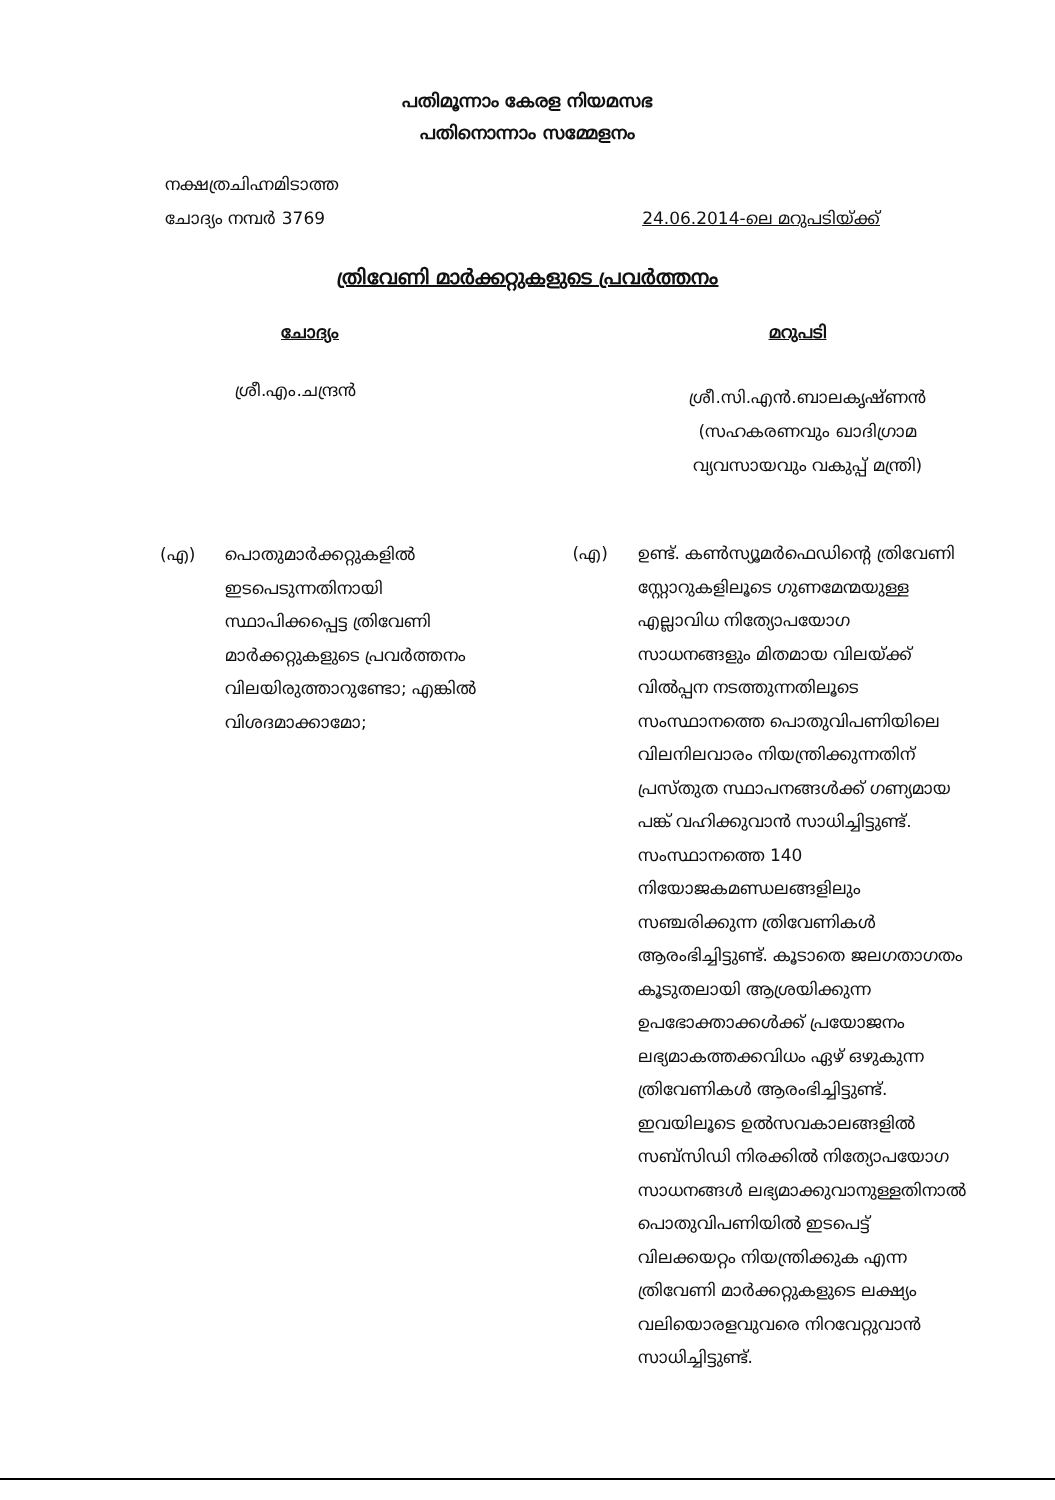പതിമൂന്നാം കേരള നിയമസഭ
പതിനൊന്നാം സമ്മേളനം
നക്ഷത്രചിഹ്നമിടാത്ത
ചോദ്യം നമ്പർ 3769
24.06.2014-ലെ മറുപടിയ്ക്ക്
ത്രിവേണി മാർക്കറ്റുകളുടെ പ്രവർത്തനം
ചോദ്യം
ശ്രീ.എം.ചന്ദ്രൻ
(എ) പൊതുമാർക്കറ്റുകളിൽ
ഇടപെടുന്നതിനായി
സ്ഥാപിക്കപ്പെട്ട ത്രിവേണി
മാർക്കറ്റുകളുടെ പ്രവർത്തനം
വിലയിരുത്താറുണ്ടോ; എങ്കിൽ
വിശദമാക്കാമോ;
മറുപടി
ശ്രീ.സി.എൻ.ബാലകൃഷ്ണൻ
(സഹകരണവും ഖാദിഗ്രാമ വ്യവസായവും വകുപ്പ് മന്ത്രി)
(എ) ഉണ്ട്. കൺസ്യൂമർഫെഡിന്റെ ത്രിവേണി സ്റ്റോറുകളിലൂടെ ഗുണമേന്മയുള്ള എല്ലാവിധ നിത്യോപയോഗ സാധനങ്ങളും മിതമായ വിലയ്ക്ക് വിൽപ്പന നടത്തുന്നതിലൂടെ സംസ്ഥാനത്തെ പൊതുവിപണിയിലെ വിലനിലവാരം നിയന്ത്രിക്കുന്നതിന് പ്രസ്തുത സ്ഥാപനങ്ങൾക്ക് ഗണ്യമായ പങ്ക് വഹിക്കുവാൻ സാധിച്ചിട്ടുണ്ട്. സംസ്ഥാനത്തെ 140 നിയോജകമണ്ഡലങ്ങളിലും സഞ്ചരിക്കുന്ന ത്രിവേണികൾ ആരംഭിച്ചിട്ടുണ്ട്. കൂടാതെ ജലഗതാഗതം കൂടുതലായി ആശ്രയിക്കുന്ന ഉപഭോക്താക്കൾക്ക് പ്രയോജനം ലഭ്യമാകത്തക്കവിധം ഏഴ് ഒഴുകുന്ന ത്രിവേണികൾ ആരംഭിച്ചിട്ടുണ്ട്. ഇവയിലൂടെ ഉൽസവകാലങ്ങളിൽ സബ്സിഡി നിരക്കിൽ നിത്യോപയോഗ സാധനങ്ങൾ ലഭ്യമാക്കുവാനുള്ളതിനാൽ പൊതുവിപണിയിൽ ഇടപെട്ട് വിലക്കയറ്റം നിയന്ത്രിക്കുക എന്ന ത്രിവേണി മാർക്കറ്റുകളുടെ ലക്ഷ്യം വലിയൊരളവുവരെ നിറവേറ്റുവാൻ സാധിച്ചിട്ടുണ്ട്.